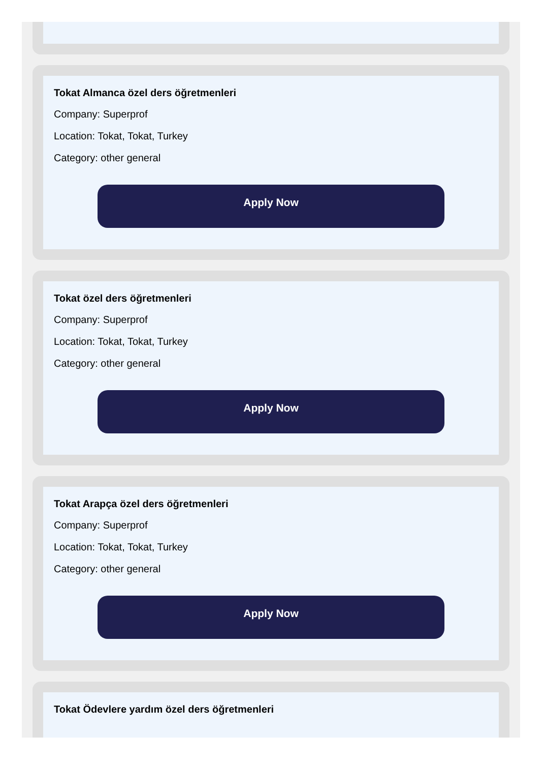Tokat Almanca özel ders öğretmenleri
Company: Superprof
Location: Tokat, Tokat, Turkey
Category: other general
Apply Now
Tokat özel ders öğretmenleri
Company: Superprof
Location: Tokat, Tokat, Turkey
Category: other general
Apply Now
Tokat Arapça özel ders öğretmenleri
Company: Superprof
Location: Tokat, Tokat, Turkey
Category: other general
Apply Now
Tokat Ödevlere yardım özel ders öğretmenleri